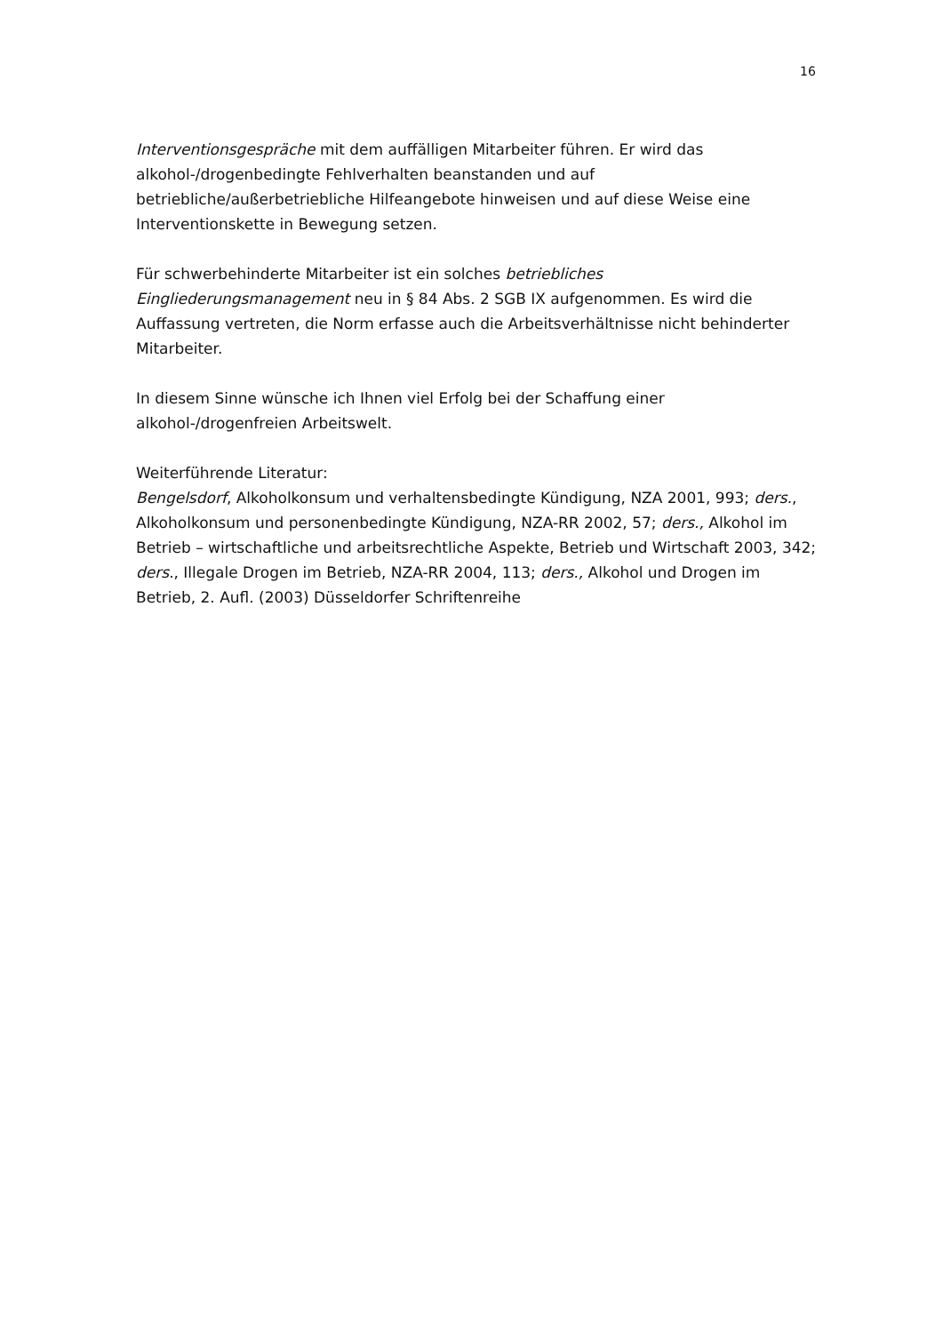16
Interventionsgespräche mit dem auffälligen Mitarbeiter führen. Er wird das alkohol-/drogenbedingte Fehlverhalten beanstanden und auf betriebliche/außerbetriebliche Hilfeangebote hinweisen und auf diese Weise eine Interventionskette in Bewegung setzen.
Für schwerbehinderte Mitarbeiter ist ein solches betriebliches Eingliederungsmanagement neu in § 84 Abs. 2 SGB IX aufgenommen. Es wird die Auffassung vertreten, die Norm erfasse auch die Arbeitsverhältnisse nicht behinderter Mitarbeiter.
In diesem Sinne wünsche ich Ihnen viel Erfolg bei der Schaffung einer alkohol-/drogenfreien Arbeitswelt.
Weiterführende Literatur:
Bengelsdorf, Alkoholkonsum und verhaltensbedingte Kündigung, NZA 2001, 993; ders., Alkoholkonsum und personenbedingte Kündigung, NZA-RR 2002, 57; ders., Alkohol im Betrieb – wirtschaftliche und arbeitsrechtliche Aspekte, Betrieb und Wirtschaft 2003, 342; ders., Illegale Drogen im Betrieb, NZA-RR 2004, 113; ders., Alkohol und Drogen im Betrieb, 2. Aufl. (2003) Düsseldorfer Schriftenreihe